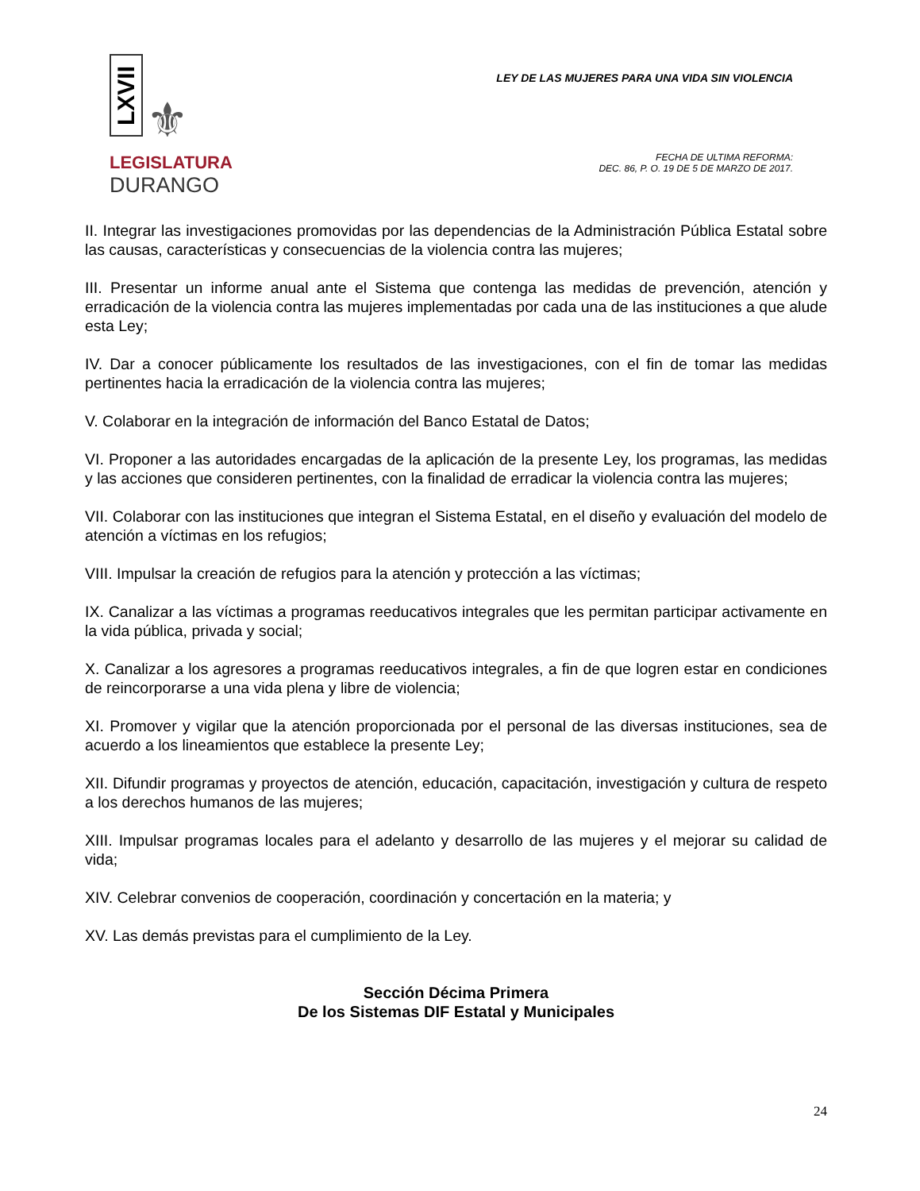LXVII ⚜
LEGISLATURA
DURANGO
LEY DE LAS MUJERES PARA UNA VIDA SIN VIOLENCIA
FECHA DE ULTIMA REFORMA:
DEC. 86, P. O. 19 DE 5 DE MARZO DE 2017.
II. Integrar las investigaciones promovidas por las dependencias de la Administración Pública Estatal sobre las causas, características y consecuencias de la violencia contra las mujeres;
III. Presentar un informe anual ante el Sistema que contenga las medidas de prevención, atención y erradicación de la violencia contra las mujeres implementadas por cada una de las instituciones a que alude esta Ley;
IV. Dar a conocer públicamente los resultados de las investigaciones, con el fin de tomar las medidas pertinentes hacia la erradicación de la violencia contra las mujeres;
V. Colaborar en la integración de información del Banco Estatal de Datos;
VI. Proponer a las autoridades encargadas de la aplicación de la presente Ley, los programas, las medidas y las acciones que consideren pertinentes, con la finalidad de erradicar la violencia contra las mujeres;
VII. Colaborar con las instituciones que integran el Sistema Estatal, en el diseño y evaluación del modelo de atención a víctimas en los refugios;
VIII. Impulsar la creación de refugios para la atención y protección a las víctimas;
IX. Canalizar a las víctimas a programas reeducativos integrales que les permitan participar activamente en la vida pública, privada y social;
X. Canalizar a los agresores a programas reeducativos integrales, a fin de que logren estar en condiciones de reincorporarse a una vida plena y libre de violencia;
XI. Promover y vigilar que la atención proporcionada por el personal de las diversas instituciones, sea de acuerdo a los lineamientos que establece la presente Ley;
XII. Difundir programas y proyectos de atención, educación, capacitación, investigación y cultura de respeto a los derechos humanos de las mujeres;
XIII. Impulsar programas locales para el adelanto y desarrollo de las mujeres y el mejorar su calidad de vida;
XIV. Celebrar convenios de cooperación, coordinación y concertación en la materia; y
XV. Las demás previstas para el cumplimiento de la Ley.
Sección Décima Primera
De los Sistemas DIF Estatal y Municipales
24